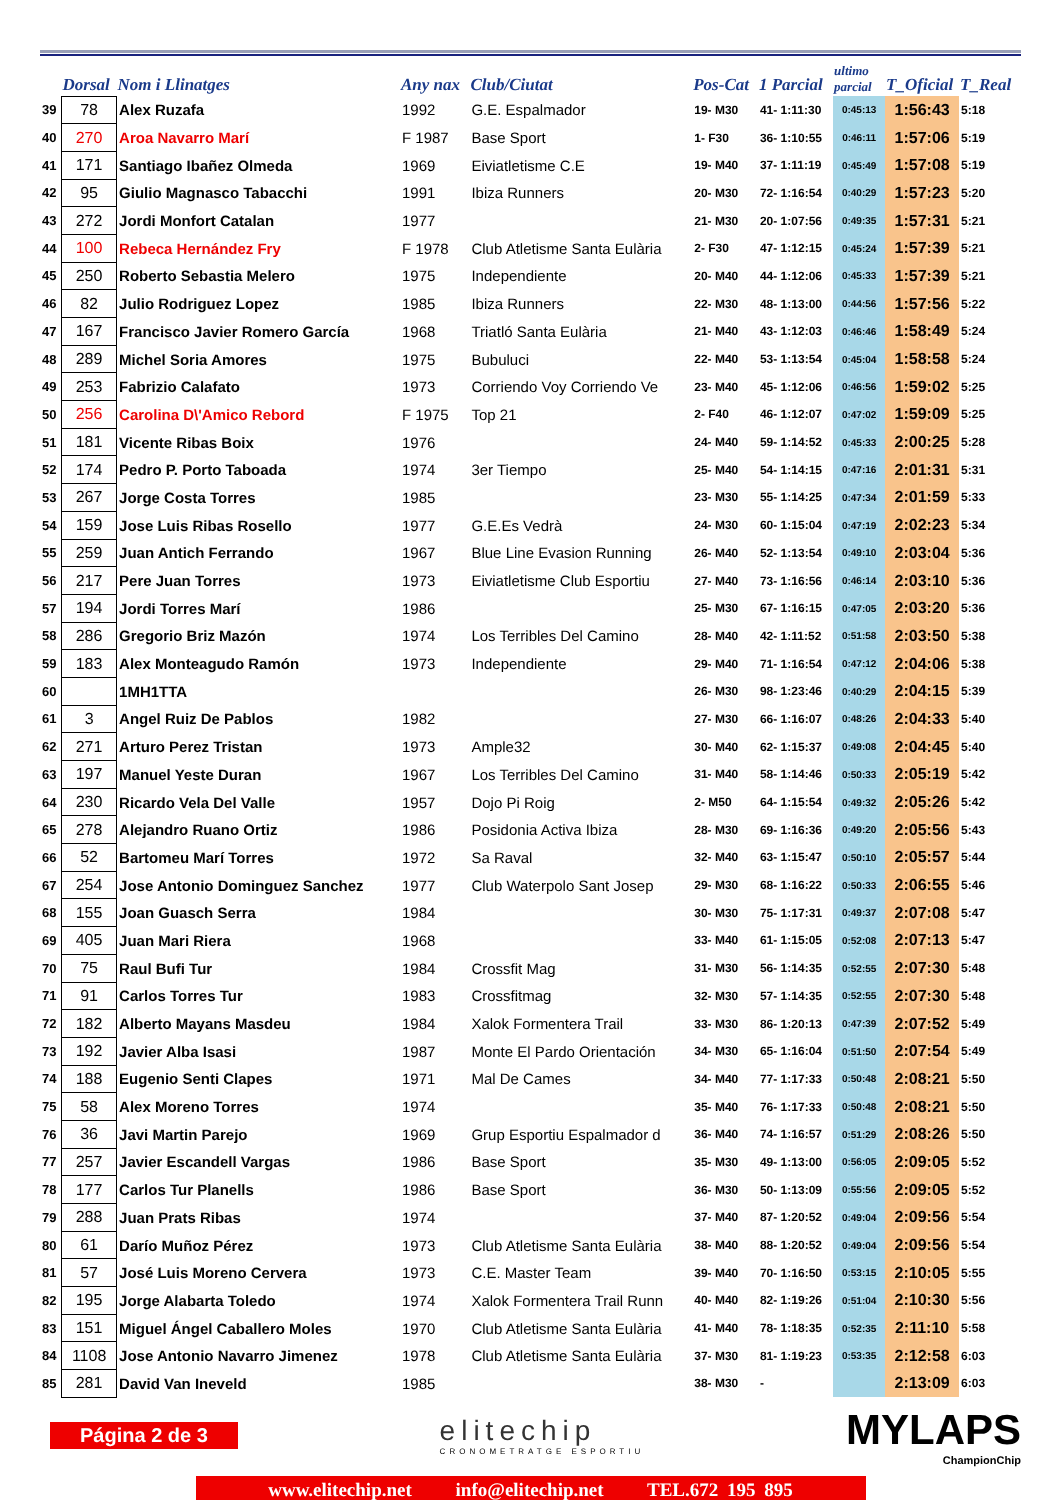| | Dorsal | Nom i Llinatges | Any nax | Club/Ciutat | Pos-Cat | 1 Parcial | ultimo parcial | T_Oficial | T_Real |
| --- | --- | --- | --- | --- | --- | --- | --- | --- | --- |
| 39 | 78 | Alex Ruzafa | 1992 | G.E. Espalmador | 19- M30 | 41- 1:11:30 | 0:45:13 | 1:56:43 | 5:18 |
| 40 | 270 | Aroa Navarro Marí | F 1987 | Base Sport | 1- F30 | 36- 1:10:55 | 0:46:11 | 1:57:06 | 5:19 |
| 41 | 171 | Santiago Ibañez Olmeda | 1969 | Eiviatletisme C.E | 19- M40 | 37- 1:11:19 | 0:45:49 | 1:57:08 | 5:19 |
| 42 | 95 | Giulio Magnasco Tabacchi | 1991 | Ibiza Runners | 20- M30 | 72- 1:16:54 | 0:40:29 | 1:57:23 | 5:20 |
| 43 | 272 | Jordi Monfort Catalan | 1977 | | 21- M30 | 20- 1:07:56 | 0:49:35 | 1:57:31 | 5:21 |
| 44 | 100 | Rebeca Hernández Fry | F 1978 | Club Atletisme Santa Eulària | 2- F30 | 47- 1:12:15 | 0:45:24 | 1:57:39 | 5:21 |
| 45 | 250 | Roberto Sebastia Melero | 1975 | Independiente | 20- M40 | 44- 1:12:06 | 0:45:33 | 1:57:39 | 5:21 |
| 46 | 82 | Julio Rodriguez Lopez | 1985 | Ibiza Runners | 22- M30 | 48- 1:13:00 | 0:44:56 | 1:57:56 | 5:22 |
| 47 | 167 | Francisco Javier Romero García | 1968 | Triatló Santa Eulària | 21- M40 | 43- 1:12:03 | 0:46:46 | 1:58:49 | 5:24 |
| 48 | 289 | Michel Soria Amores | 1975 | Bubuluci | 22- M40 | 53- 1:13:54 | 0:45:04 | 1:58:58 | 5:24 |
| 49 | 253 | Fabrizio Calafato | 1973 | Corriendo Voy Corriendo Ve | 23- M40 | 45- 1:12:06 | 0:46:56 | 1:59:02 | 5:25 |
| 50 | 256 | Carolina D\'Amico Rebord | F 1975 | Top 21 | 2- F40 | 46- 1:12:07 | 0:47:02 | 1:59:09 | 5:25 |
| 51 | 181 | Vicente Ribas Boix | 1976 | | 24- M40 | 59- 1:14:52 | 0:45:33 | 2:00:25 | 5:28 |
| 52 | 174 | Pedro P. Porto Taboada | 1974 | 3er Tiempo | 25- M40 | 54- 1:14:15 | 0:47:16 | 2:01:31 | 5:31 |
| 53 | 267 | Jorge Costa Torres | 1985 | | 23- M30 | 55- 1:14:25 | 0:47:34 | 2:01:59 | 5:33 |
| 54 | 159 | Jose Luis Ribas Rosello | 1977 | G.E.Es Vedrà | 24- M30 | 60- 1:15:04 | 0:47:19 | 2:02:23 | 5:34 |
| 55 | 259 | Juan Antich Ferrando | 1967 | Blue Line Evasion Running | 26- M40 | 52- 1:13:54 | 0:49:10 | 2:03:04 | 5:36 |
| 56 | 217 | Pere Juan Torres | 1973 | Eiviatletisme Club Esportiu | 27- M40 | 73- 1:16:56 | 0:46:14 | 2:03:10 | 5:36 |
| 57 | 194 | Jordi Torres Marí | 1986 | | 25- M30 | 67- 1:16:15 | 0:47:05 | 2:03:20 | 5:36 |
| 58 | 286 | Gregorio Briz Mazón | 1974 | Los Terribles Del Camino | 28- M40 | 42- 1:11:52 | 0:51:58 | 2:03:50 | 5:38 |
| 59 | 183 | Alex Monteagudo Ramón | 1973 | Independiente | 29- M40 | 71- 1:16:54 | 0:47:12 | 2:04:06 | 5:38 |
| 60 | | 1MH1TTA | | | 26- M30 | 98- 1:23:46 | 0:40:29 | 2:04:15 | 5:39 |
| 61 | 3 | Angel Ruiz De Pablos | 1982 | | 27- M30 | 66- 1:16:07 | 0:48:26 | 2:04:33 | 5:40 |
| 62 | 271 | Arturo Perez Tristan | 1973 | Ample32 | 30- M40 | 62- 1:15:37 | 0:49:08 | 2:04:45 | 5:40 |
| 63 | 197 | Manuel Yeste Duran | 1967 | Los Terribles Del Camino | 31- M40 | 58- 1:14:46 | 0:50:33 | 2:05:19 | 5:42 |
| 64 | 230 | Ricardo Vela Del Valle | 1957 | Dojo Pi Roig | 2- M50 | 64- 1:15:54 | 0:49:32 | 2:05:26 | 5:42 |
| 65 | 278 | Alejandro Ruano Ortiz | 1986 | Posidonia Activa Ibiza | 28- M30 | 69- 1:16:36 | 0:49:20 | 2:05:56 | 5:43 |
| 66 | 52 | Bartomeu Marí Torres | 1972 | Sa Raval | 32- M40 | 63- 1:15:47 | 0:50:10 | 2:05:57 | 5:44 |
| 67 | 254 | Jose Antonio Dominguez Sanchez | 1977 | Club Waterpolo Sant Josep | 29- M30 | 68- 1:16:22 | 0:50:33 | 2:06:55 | 5:46 |
| 68 | 155 | Joan Guasch Serra | 1984 | | 30- M30 | 75- 1:17:31 | 0:49:37 | 2:07:08 | 5:47 |
| 69 | 405 | Juan Mari Riera | 1968 | | 33- M40 | 61- 1:15:05 | 0:52:08 | 2:07:13 | 5:47 |
| 70 | 75 | Raul Bufi Tur | 1984 | Crossfit Mag | 31- M30 | 56- 1:14:35 | 0:52:55 | 2:07:30 | 5:48 |
| 71 | 91 | Carlos Torres Tur | 1983 | Crossfitmag | 32- M30 | 57- 1:14:35 | 0:52:55 | 2:07:30 | 5:48 |
| 72 | 182 | Alberto Mayans Masdeu | 1984 | Xalok Formentera Trail | 33- M30 | 86- 1:20:13 | 0:47:39 | 2:07:52 | 5:49 |
| 73 | 192 | Javier Alba Isasi | 1987 | Monte El Pardo Orientación | 34- M30 | 65- 1:16:04 | 0:51:50 | 2:07:54 | 5:49 |
| 74 | 188 | Eugenio Senti Clapes | 1971 | Mal De Cames | 34- M40 | 77- 1:17:33 | 0:50:48 | 2:08:21 | 5:50 |
| 75 | 58 | Alex Moreno Torres | 1974 | | 35- M40 | 76- 1:17:33 | 0:50:48 | 2:08:21 | 5:50 |
| 76 | 36 | Javi Martin Parejo | 1969 | Grup Esportiu Espalmador d | 36- M40 | 74- 1:16:57 | 0:51:29 | 2:08:26 | 5:50 |
| 77 | 257 | Javier Escandell Vargas | 1986 | Base Sport | 35- M30 | 49- 1:13:00 | 0:56:05 | 2:09:05 | 5:52 |
| 78 | 177 | Carlos Tur Planells | 1986 | Base Sport | 36- M30 | 50- 1:13:09 | 0:55:56 | 2:09:05 | 5:52 |
| 79 | 288 | Juan Prats Ribas | 1974 | | 37- M40 | 87- 1:20:52 | 0:49:04 | 2:09:56 | 5:54 |
| 80 | 61 | Darío Muñoz Pérez | 1973 | Club Atletisme Santa Eulària | 38- M40 | 88- 1:20:52 | 0:49:04 | 2:09:56 | 5:54 |
| 81 | 57 | José Luis Moreno Cervera | 1973 | C.E. Master Team | 39- M40 | 70- 1:16:50 | 0:53:15 | 2:10:05 | 5:55 |
| 82 | 195 | Jorge Alabarta Toledo | 1974 | Xalok Formentera Trail Runn | 40- M40 | 82- 1:19:26 | 0:51:04 | 2:10:30 | 5:56 |
| 83 | 151 | Miguel Ángel Caballero Moles | 1970 | Club Atletisme Santa Eulària | 41- M40 | 78- 1:18:35 | 0:52:35 | 2:11:10 | 5:58 |
| 84 | 1108 | Jose Antonio Navarro Jimenez | 1978 | Club Atletisme Santa Eulària | 37- M30 | 81- 1:19:23 | 0:53:35 | 2:12:58 | 6:03 |
| 85 | 281 | David Van Ineveld | 1985 | | 38- M30 | - | | 2:13:09 | 6:03 |
Página 2 de 3
elitechip
CRONOMETRATGE ESPORTIU
MYLAPS
ChampionChip
www.elitechip.net info@elitechip.net TEL.672 195 895